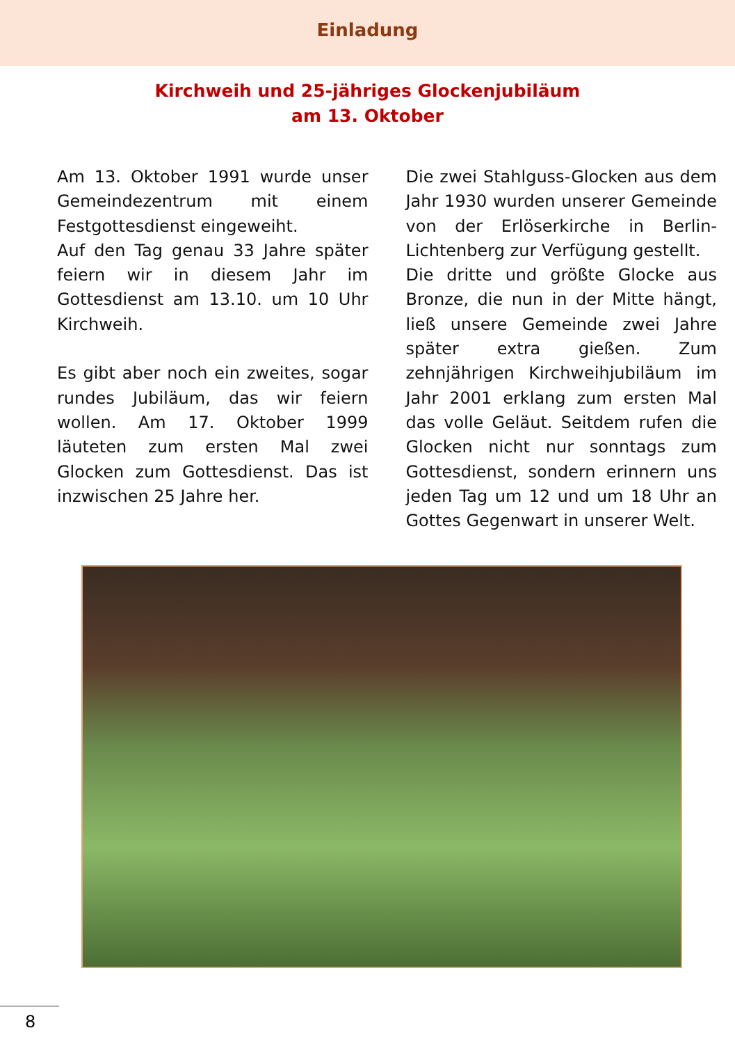Einladung
Kirchweih und 25-jähriges Glockenjubiläum
am 13. Oktober
Am 13. Oktober 1991 wurde unser Gemeindezentrum mit einem Festgottesdienst einge­weiht.
Auf den Tag genau 33 Jahre später feiern wir in diesem Jahr im Gottesdienst am 13.10. um 10 Uhr Kirchweih.
Es gibt aber noch ein zweites, sogar rundes Jubiläum, das wir feiern wollen. Am 17. Oktober 1999 läuteten zum ersten Mal zwei Glocken zum Gottesdienst. Das ist inzwischen 25 Jahre her.
Die zwei Stahlguss-Glocken aus dem Jahr 1930 wurden unserer Gemeinde von der Erlöserkirche in Berlin-Lichtenberg zur Ver­fügung gestellt.
Die dritte und größte Glocke aus Bronze, die nun in der Mitte hängt, ließ unsere Gemeinde zwei Jahre später extra gießen. Zum zehnjährigen Kirchweih­jubiläum im Jahr 2001 erklang zum ersten Mal das volle Geläut. Seitdem rufen die Glocken nicht nur sonntags zum Gottesdienst, sondern erinnern uns jeden Tag um 12 und um 18 Uhr an Gottes Gegenwart in unserer Welt.
8